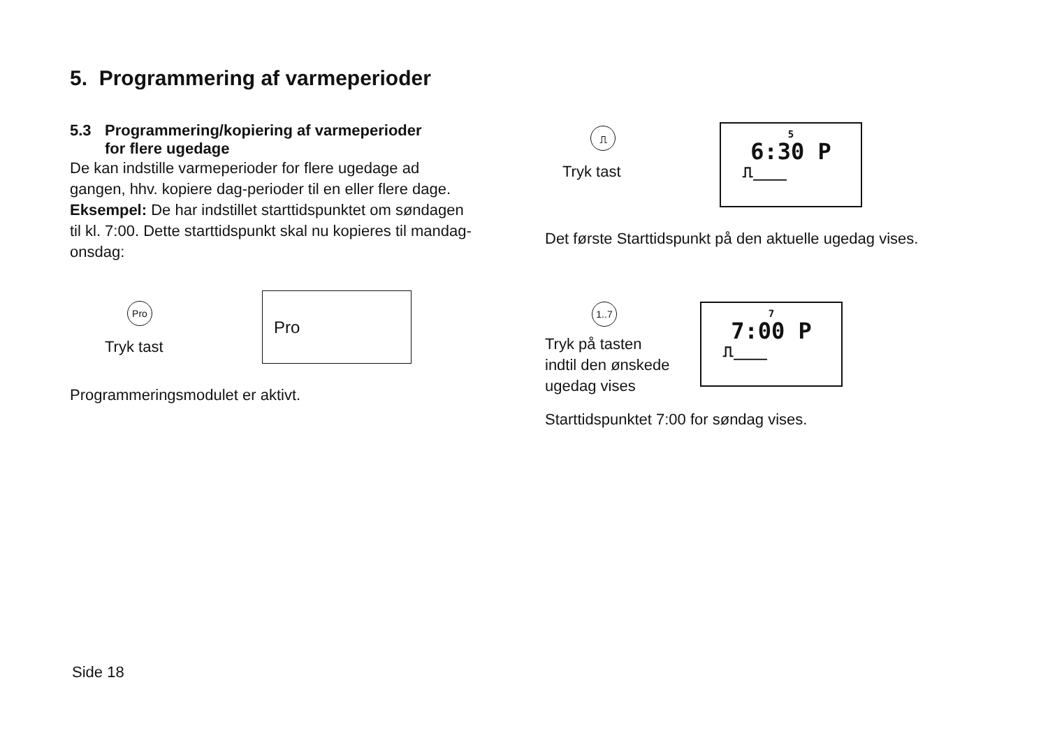5. Programmering af varmeperioder
5.3 Programmering/kopiering af varmeperioder
for flere ugedage
De kan indstille varmeperioder for flere ugedage ad gangen, hhv. kopiere dag-perioder til en eller flere dage.
Eksempel: De har indstillet starttidspunktet om søndagen til kl. 7:00. Dette starttidspunkt skal nu kopieres til mandag-onsdag:
Pro
Tryk tast
Pro
Programmeringsmodulet er aktivt.
⎍
Tryk tast
5
6:30 P
⎍____
Det første Starttidspunkt på den aktuelle ugedag vises.
1..7
Tryk på tasten
indtil den ønskede
ugedag vises
7
7:00 P
⎍____
Starttidspunktet 7:00 for søndag vises.
Side 18